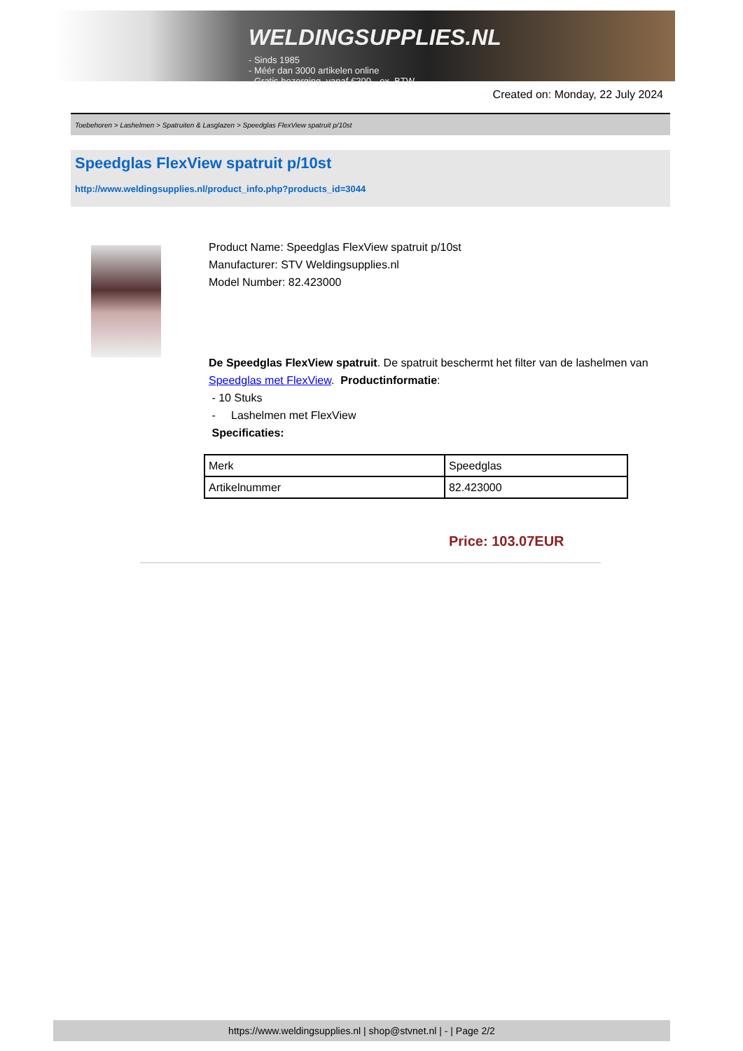WELDINGSUPPLIES.NL
- Sinds 1985
- Méér dan 3000 artikelen online
- Gratis bezorging, vanaf €200,--ex. BTW
Created on: Monday, 22 July 2024
Toebehoren > Lashelmen > Spatruiten & Lasglazen > Speedglas FlexView spatruit p/10st
Speedglas FlexView spatruit p/10st
http://www.weldingsupplies.nl/product_info.php?products_id=3044
Product Name: Speedglas FlexView spatruit p/10st
Manufacturer: STV Weldingsupplies.nl
Model Number: 82.423000
De Speedglas FlexView spatruit. De spatruit beschermt het filter van de lashelmen van Speedglas met FlexView. Productinformatie:
- 10 Stuks
- Lashelmen met FlexView
Specificaties:
| Merk | Speedglas |
| Artikelnummer | 82.423000 |
Price: 103.07EUR
https://www.weldingsupplies.nl | shop@stvnet.nl | - | Page 2/2